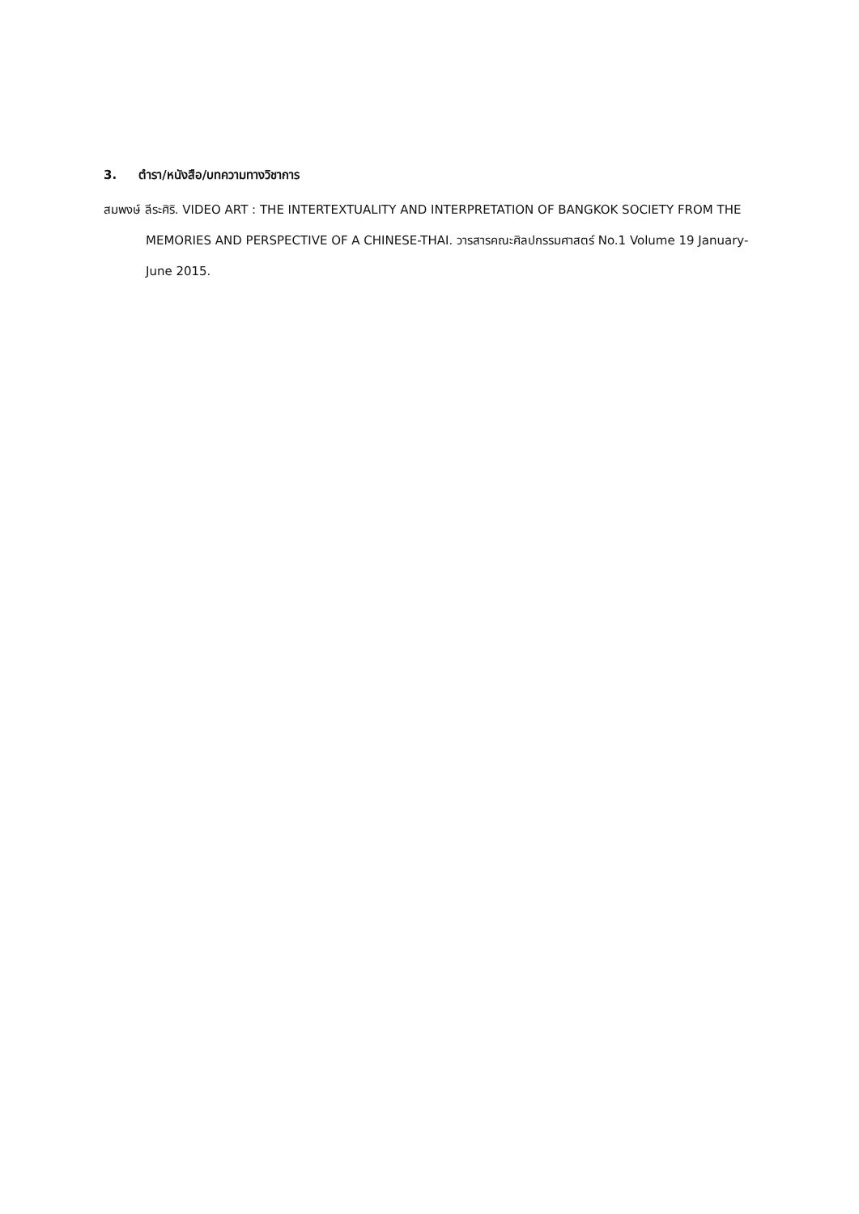3. ตำรา/หนังสือ/บทความทางวิชาการ
สมพงษ์ ลีระศิริ. VIDEO ART : THE INTERTEXTUALITY AND INTERPRETATION OF BANGKOK SOCIETY FROM THE MEMORIES AND PERSPECTIVE OF A CHINESE-THAI. วารสารคณะศิลปกรรมศาสตร์ No.1 Volume 19 January-June 2015.